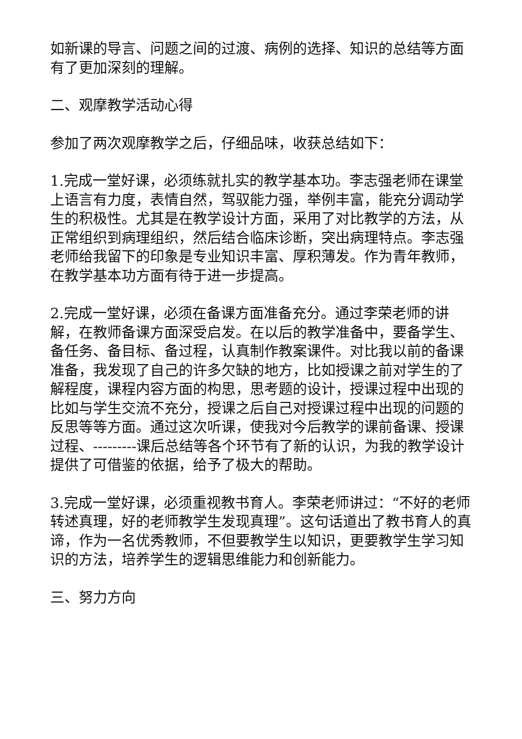如新课的导言、问题之间的过渡、病例的选择、知识的总结等方面有了更加深刻的理解。
二、观摩教学活动心得
参加了两次观摩教学之后，仔细品味，收获总结如下：
1.完成一堂好课，必须练就扎实的教学基本功。李志强老师在课堂上语言有力度，表情自然，驾驭能力强，举例丰富，能充分调动学生的积极性。尤其是在教学设计方面，采用了对比教学的方法，从正常组织到病理组织，然后结合临床诊断，突出病理特点。李志强老师给我留下的印象是专业知识丰富、厚积薄发。作为青年教师，在教学基本功方面有待于进一步提高。
2.完成一堂好课，必须在备课方面准备充分。通过李荣老师的讲解，在教师备课方面深受启发。在以后的教学准备中，要备学生、备任务、备目标、备过程，认真制作教案课件。对比我以前的备课准备，我发现了自己的许多欠缺的地方，比如授课之前对学生的了解程度，课程内容方面的构思，思考题的设计，授课过程中出现的比如与学生交流不充分，授课之后自己对授课过程中出现的问题的反思等等方面。通过这次听课，使我对今后教学的课前备课、授课过程、---------课后总结等各个环节有了新的认识，为我的教学设计提供了可借鉴的依据，给予了极大的帮助。
3.完成一堂好课，必须重视教书育人。李荣老师讲过：“不好的老师转述真理，好的老师教学生发现真理”。这句话道出了教书育人的真谛，作为一名优秀教师，不但要教学生以知识，更要教学生学习知识的方法，培养学生的逻辑思维能力和创新能力。
三、努力方向